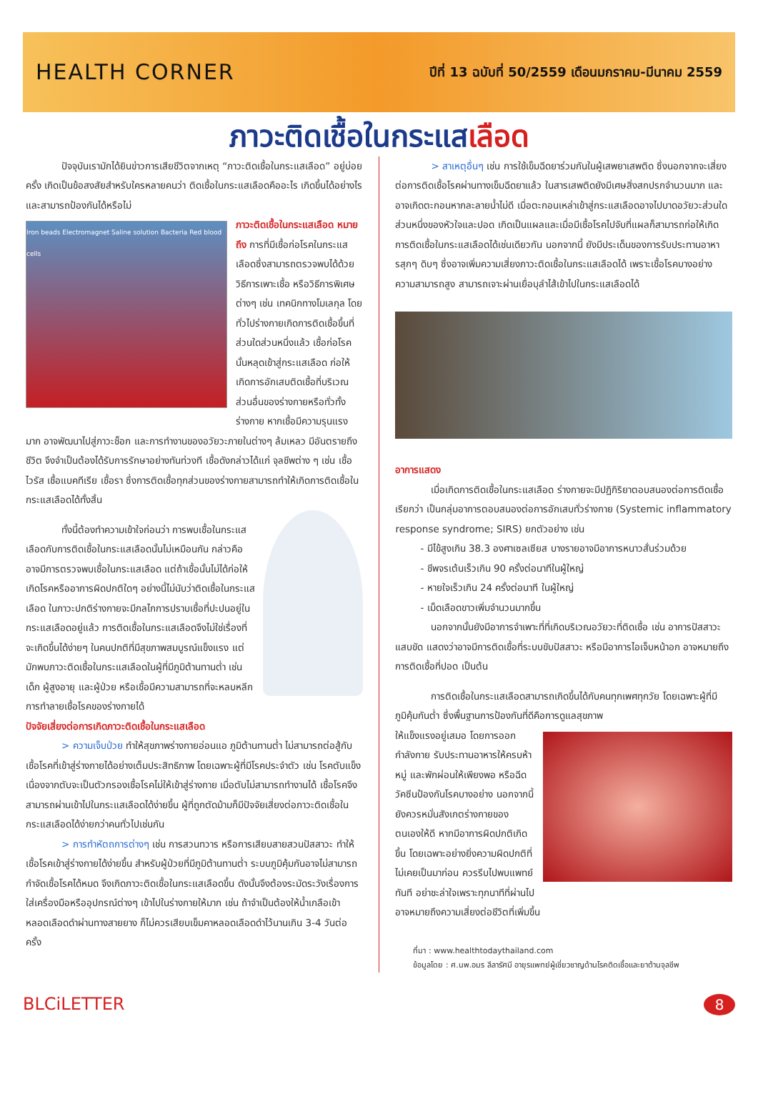HEALTH CORNER
ปีที่ 13 ฉบับที่ 50/2559 เดือนมกราคม-มีนาคม 2559
ภาวะติดเชื้อในกระแสเลือด
ปัจจุบันเรามักได้ยินข่าวการเสียชีวิตจากเหตุ “ภาวะติดเชื้อในกระแสเลือด” อยู่บ่อยครั้ง เกิดเป็นข้อสงสัยสำหรับใครหลายคนว่า ติดเชื้อในกระแสเลือดคืออะไร เกิดขึ้นได้อย่างไร และสามารถป้องกันได้หรือไม่
Iron beads Electromagnet Saline solution Bacteria Red blood cells
ภาวะติดเชื้อในกระแสเลือด หมายถึง การที่มีเชื้อก่อโรคในกระแสเลือดซึ่งสามารถตรวจพบได้ด้วยวิธีการเพาะเชื้อ หรือวิธีการพิเศษต่างๆ เช่น เทคนิกทางโมเลกุล โดยทั่วไปร่างกายเกิดการติดเชื้อขึ้นที่ส่วนใดส่วนหนึ่งแล้ว เชื้อก่อโรคนั้นหลุดเข้าสู่กระแสเลือด ก่อให้เกิดการอักเสบติดเชื้อที่บริเวณส่วนอื่นของร่างกายหรือทั่วทั้งร่างกาย หากเชื้อมีความรุนแรงมาก อาจพัฒนาไปสู่ภาวะช็อก และการทำงานของอวัยวะภายในต่างๆ ล้มเหลว มีอันตรายถึงชีวิต จึงจำเป็นต้องได้รับการรักษาอย่างทันท่วงที เชื้อดังกล่าวได้แก่ จุลชีพต่าง ๆ เช่น เชื้อไวรัส เชื้อแบคทีเรีย เชื้อรา ซึ่งการติดเชื้อทุกส่วนของร่างกายสามารถทำให้เกิดการติดเชื้อในกระแสเลือดได้ทั้งสิ้น
ทั้งนี้ต้องทำความเข้าใจก่อนว่า การพบเชื้อในกระแสเลือดกับการติดเชื้อในกระแสเลือดนั้นไม่เหมือนกัน กล่าวคืออาจมีการตรวจพบเชื้อในกระแสเลือด แต่ถ้าเชื้อนั้นไม่ได้ก่อให้เกิดโรคหรืออาการผิดปกติใดๆ อย่างนี้ไม่นับว่าติดเชื้อในกระแสเลือด ในภาวะปกติร่างกายจะมีกลไกการปราบเชื้อที่ปะปนอยู่ในกระแสเลือดอยู่แล้ว การติดเชื้อในกระแสเลือดจึงไม่ใช่เรื่องที่จะเกิดขึ้นได้ง่ายๆ ในคนปกติที่มีสุขภาพสมบูรณ์แข็งแรง แต่มักพบภาวะติดเชื้อในกระแสเลือดในผู้ที่มีภูมิต้านทานต่ำ เช่น เด็ก ผู้สูงอายุ และผู้ป่วย หรือเชื้อมีความสามารถที่จะหลบหลีกการทำลายเชื้อโรคของร่างกายได้
ปัจจัยเสี่ยงต่อการเกิดภาวะติดเชื้อในกระแสเลือด
> ความเจ็บป่วย ทำให้สุขภาพร่างกายอ่อนแอ ภูมิต้านทานต่ำ ไม่สามารถต่อสู้กับเชื้อโรคที่เข้าสู่ร่างกายได้อย่างเต็มประสิทธิภาพ โดยเฉพาะผู้ที่มีโรคประจำตัว เช่น โรคตับแข็ง เนื่องจากตับจะเป็นตัวกรองเชื้อโรคไม่ให้เข้าสู่ร่างกาย เมื่อตับไม่สามารถทำงานได้ เชื้อโรคจึงสามารถผ่านเข้าไปในกระแสเลือดได้ง่ายขึ้น ผู้ที่ถูกตัดม้ามก็มีปัจจัยเสี่ยงต่อภาวะติดเชื้อในกระแสเลือดได้ง่ายกว่าคนทั่วไปเช่นกัน
> การทำหัตถการต่างๆ เช่น การสวนทวาร หรือการเสียบสายสวนปัสสาวะ ทำให้เชื้อโรคเข้าสู่ร่างกายได้ง่ายขึ้น สำหรับผู้ป่วยที่มีภูมิต้านทานต่ำ ระบบภูมิคุ้มกันอาจไม่สามารถกำจัดเชื้อโรคได้หมด จึงเกิดภาวะติดเชื้อในกระแสเลือดขึ้น ดังนั้นจึงต้องระมัดระวังเรื่องการใส่เครื่องมือหรืออุปกรณ์ต่างๆ เข้าไปในร่างกายให้มาก เช่น ถ้าจำเป็นต้องให้น้ำเกลือเข้าหลอดเลือดดำผ่านทางสายยาง ก็ไม่ควรเสียบเข็มคาหลอดเลือดดำไว้นานเกิน 3-4 วันต่อครั้ง
> สาเหตุอื่นๆ เช่น การใช้เข็มฉีดยาร่วมกันในผู้เสพยาเสพติด ซึ่งนอกจากจะเสี่ยงต่อการติดเชื้อโรคผ่านทางเข็มฉีดยาแล้ว ในสารเสพติดยังมีเศษสิ่งสกปรกจำนวนมาก และอาจเกิดตะกอนหากละลายน้ำไม่ดี เมื่อตะกอนเหล่าเข้าสู่กระแสเลือดอาจไปบาดอวัยวะส่วนใดส่วนหนึ่งของหัวใจและปอด เกิดเป็นแผลและเมื่อมีเชื้อโรคไปจับที่แผลก็สามารถก่อให้เกิดการติดเชื้อในกระแสเลือดได้เช่นเดียวกัน นอกจากนี้ ยังมีประเด็นของการรับประทานอาหารสุกๆ ดิบๆ ซึ่งอาจเพิ่มความเสี่ยงภาวะติดเชื้อในกระแสเลือดได้ เพราะเชื้อโรคบางอย่างความสามารถสูง สามารถเจาะผ่านเยื่อบุลำไส้เข้าไปในกระแสเลือดได้
อาการแสดง
เมื่อเกิดการติดเชื้อในกระแสเลือด ร่างกายจะมีปฏิกิริยาตอบสนองต่อการติดเชื้อ เรียกว่า เป็นกลุ่มอาการตอบสนองต่อการอักเสบทั่วร่างกาย (Systemic inflammatory response syndrome; SIRS) ยกตัวอย่าง เช่น
- มีไข้สูงเกิน 38.3 องศาเซลเซียส บางรายอาจมีอาการหนาวสั่นร่วมด้วย
- ชีพจรเต้นเร็วเกิน 90 ครั้งต่อนาทีในผู้ใหญ่
- หายใจเร็วเกิน 24 ครั้งต่อนาที ในผู้ใหญ่
- เม็ดเลือดขาวเพิ่มจำนวนมากขึ้น
นอกจากนั้นยังมีอาการจำเพาะที่ที่เกิดบริเวณอวัยวะที่ติดเชื้อ เช่น อาการปัสสาวะแสบขัด แสดงว่าอาจมีการติดเชื้อที่ระบบขับปัสสาวะ หรือมีอาการไอเจ็บหน้าอก อาจหมายถึงการติดเชื้อที่ปอด เป็นต้น
การติดเชื้อในกระแสเลือดสามารถเกิดขึ้นได้กับคนทุกเพศทุกวัย โดยเฉพาะผู้ที่มีภูมิคุ้มกันต่ำ ซึ่งพื้นฐานการป้องกันที่ดีคือการดูแลสุขภาพ
ให้แข็งแรงอยู่เสมอ โดยการออกกำลังกาย รับประทานอาหารให้ครบห้าหมู่ และพักผ่อนให้เพียงพอ หรือฉีดวัคซีนป้องกันโรคบางอย่าง นอกจากนี้ยังควรหมั่นสังเกตร่างกายของตนเองให้ดี หากมีอาการผิดปกติเกิดขึ้น โดยเฉพาะอย่างยิ่งความผิดปกติที่ไม่เคยเป็นมาก่อน ควรรีบไปพบแพทย์ทันที อย่าชะล่าใจเพราะทุกนาทีที่ผ่านไป อาจหมายถึงความเสี่ยงต่อชีวิตที่เพิ่มขึ้น
ที่มา : www.healthtodaythailand.com
ข้อมูลโดย : ศ.นพ.อมร ลีลารัศมี อายุรแพทย์ผู้เชี่ยวชาญด้านโรคติดเชื้อและยาต้านจุลชีพ
BLCiLETTER
8